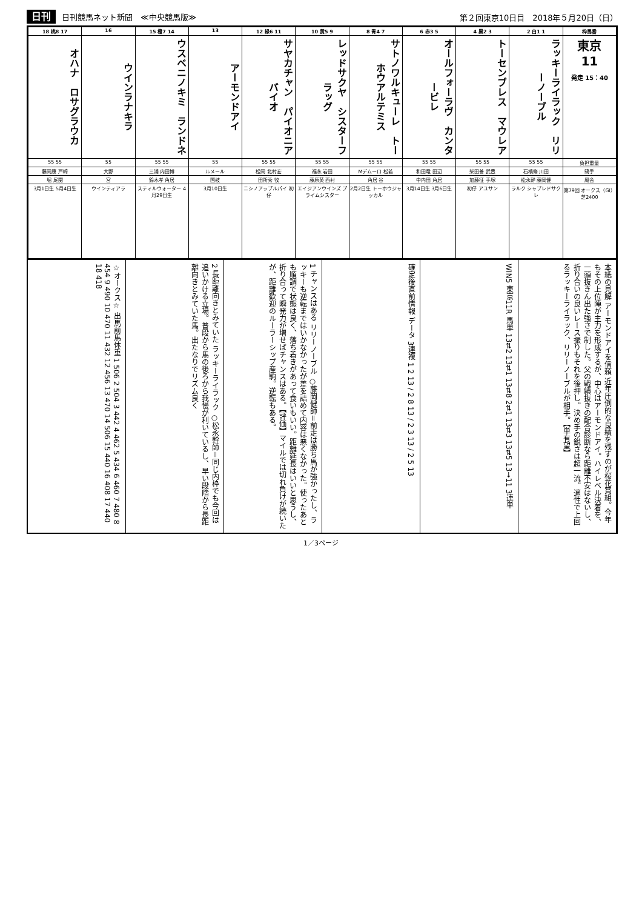日刊 日刊競馬ネット新聞　≪中央競馬版≫
第２回東京10日目　2018年５月20日（日）
| 18 桃8 17 | 16 | 15 橙7 14 | 13 | 12 緑6 11 | 10 黄5 9 | 8 青4 7 | 6 赤3 5 | 4 黒2 3 | 2 白1 1 | 枠馬番 |
| --- | --- | --- | --- | --- | --- | --- | --- | --- | --- | --- |
| オハナ ロサグラウカ | ウインラナキラ | ウスベニノキミ ランドネ | アーモンドアイ | サヤカチャン パイオニアバイオ | レッドサクヤ シスターフラッグ | サトノワルキューレ トーホウアルテミス | オールフォーラヴ カンタービレ | トーセンブレス マウレア | ラッキーライラック リリーノーブル | 東京 11 発走 15：40 |
| 55 55 | 55 | 55 55 | 55 | 55 55 | 55 55 | 55 55 | 55 55 | 55 55 | 55 55 | 負担重量 |
| 藤岡康 戸崎 | 大野 | 三浦 内田博 | ルメール | 松岡 北村宏 | 福永 岩田 | Mデムーロ 松若 | 和田竜 田辺 | 柴田善 武豊 | 石橋脩 川田 | 騎手 |
| 堀 尾関 | 宮 | 鈴木孝 角居 | 国枝 | 田所秀 牧 | 藤原英 西村 | 角居 谷 | 中内田 角居 | 加藤征 手塚 | 松永幹 藤岡健 | 厩舎 |
| 3月1日生 5月4日生 | ウインティアラ | スティルウォーター 4月29日生 | 3月10日生 | ニシノアップルパイ 初仔 | エイジアンウインズ プライムシスター | 2月2日生 トーホウジャッカル | 3月14日生 3月6日生 | 初仔 アユサン | ラルク シャブレドサクレ | 第79回 オークス（GⅠ）芝2400 |
☆オークス☆ 出馬前馬体重 1 506 2 504 3 442 4 462 5 434 6 460 7 480 8 454 9 490 10 470 11 432 12 456 13 470 14 506 15 440 16 408 17 440 18 418
2 長距離向きとみていた ラッキーライラック ○松永幹師＝同じ内枠でも今回は追いかける立場。普段から馬の後ろから我慢が利いているし、早い段階から長距離向きとみていた馬。出たなりでリズム良く
1 チャンスはある リリーノーブル ○藤岡健師＝前走は勝ち馬が強かったし、ラッキーも逆転まではいかなかったが差を詰めて内容は悪くなかった。使ったあとも順調で状態は良く、落ち着きがあって食いもいい。距離延長はいいと思うし、折り合って瞬発力が増せばチャンスはある。【評価】マイルでは切れ負けが続いたが、距離歓迎のルーラーシップ産駒。逆転もある。
確定後直前情報 データ 3連複 1 2 13 / 2 8 13 / 2 3 13 / 2 5 13
WIN5 東京11R 馬単 13⇄2 13⇄1 13⇄8 2⇄1 13⇄3 13⇄5 13→11 3連単
本紙の見解 アーモンドアイを信頼 近年圧倒的な良績を残すのが桜花賞組。今年もその上位陣が主力を形成するが、中心はアーモンドアイ。ハイレベル決着を、一頭抜きん出た強さで制した。父の戦績抜きの配合診断なら距離不安はないし、折り合いの良いレース振りもそれを後押し。決め手の鋭さは超一流。適性で上回るラッキーライラック、リリーノーブルが相手。【単有望】
1／3ページ